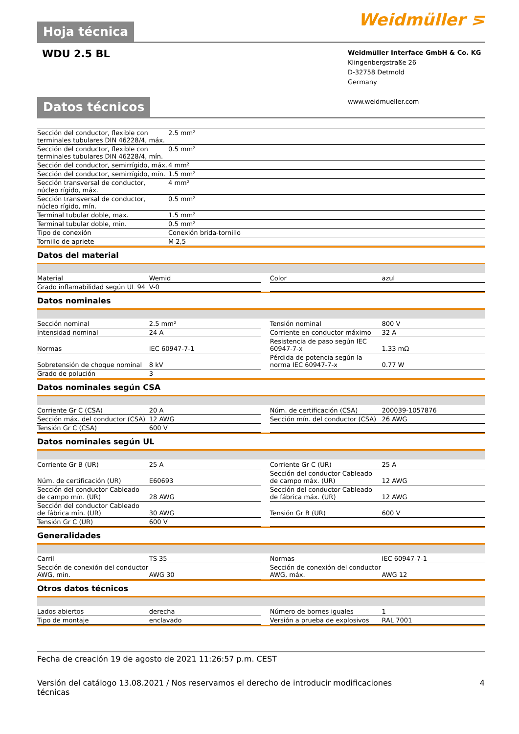Hoja técnica
Weidmüller ⋝
WDU 2.5 BL
Weidmüller Interface GmbH & Co. KG
Klingenbergstraße 26
D-32758 Detmold
Germany
www.weidmueller.com
Datos técnicos
| Sección del conductor, flexible con terminales tubulares DIN 46228/4, máx. | 2.5 mm² |
| Sección del conductor, flexible con terminales tubulares DIN 46228/4, mín. | 0.5 mm² |
| Sección del conductor, semirrígido, máx. | 4 mm² |
| Sección del conductor, semirrígido, mín. | 1.5 mm² |
| Sección transversal de conductor, núcleo rígido, máx. | 4 mm² |
| Sección transversal de conductor, núcleo rígido, mín. | 0.5 mm² |
| Terminal tubular doble, max. | 1.5 mm² |
| Terminal tubular doble, min. | 0.5 mm² |
| Tipo de conexión | Conexión brida-tornillo |
| Tornillo de apriete | M 2,5 |
Datos del material
| Material | Wemid | | Color | azul |
| Grado inflamabilidad según UL 94 | V-0 | | | |
Datos nominales
| Sección nominal | 2.5 mm² | | Tensión nominal | 800 V |
| Intensidad nominal | 24 A | | Corriente en conductor máximo | 32 A |
| Normas | IEC 60947-7-1 | | Resistencia de paso según IEC 60947-7-x | 1.33 mΩ |
| Sobretensión de choque nominal | 8 kV | | Pérdida de potencia según la norma IEC 60947-7-x | 0.77 W |
| Grado de polución | 3 | | | |
Datos nominales según CSA
| Corriente Gr C (CSA) | 20 A | | Núm. de certificación (CSA) | 200039-1057876 |
| Sección máx. del conductor (CSA) | 12 AWG | | Sección mín. del conductor (CSA) | 26 AWG |
| Tensión Gr C (CSA) | 600 V | | | |
Datos nominales según UL
| Corriente Gr B (UR) | 25 A | | Corriente Gr C (UR) | 25 A |
| Núm. de certificación (UR) | E60693 | | Sección del conductor Cableado de campo máx. (UR) | 12 AWG |
| Sección del conductor Cableado de campo mín. (UR) | 28 AWG | | Sección del conductor Cableado de fábrica máx. (UR) | 12 AWG |
| Sección del conductor Cableado de fábrica mín. (UR) | 30 AWG | | Tensión Gr B (UR) | 600 V |
| Tensión Gr C (UR) | 600 V | | | |
Generalidades
| Carril | TS 35 | | Normas | IEC 60947-7-1 |
| Sección de conexión del conductor AWG, min. | AWG 30 | | Sección de conexión del conductor AWG, máx. | AWG 12 |
Otros datos técnicos
| Lados abiertos | derecha | | Número de bornes iguales | 1 |
| Tipo de montaje | enclavado | | Versión a prueba de explosivos | RAL 7001 |
Fecha de creación 19 de agosto de 2021 11:26:57 p.m. CEST
Versión del catálogo 13.08.2021 / Nos reservamos el derecho de introducir modificaciones
técnicas 4